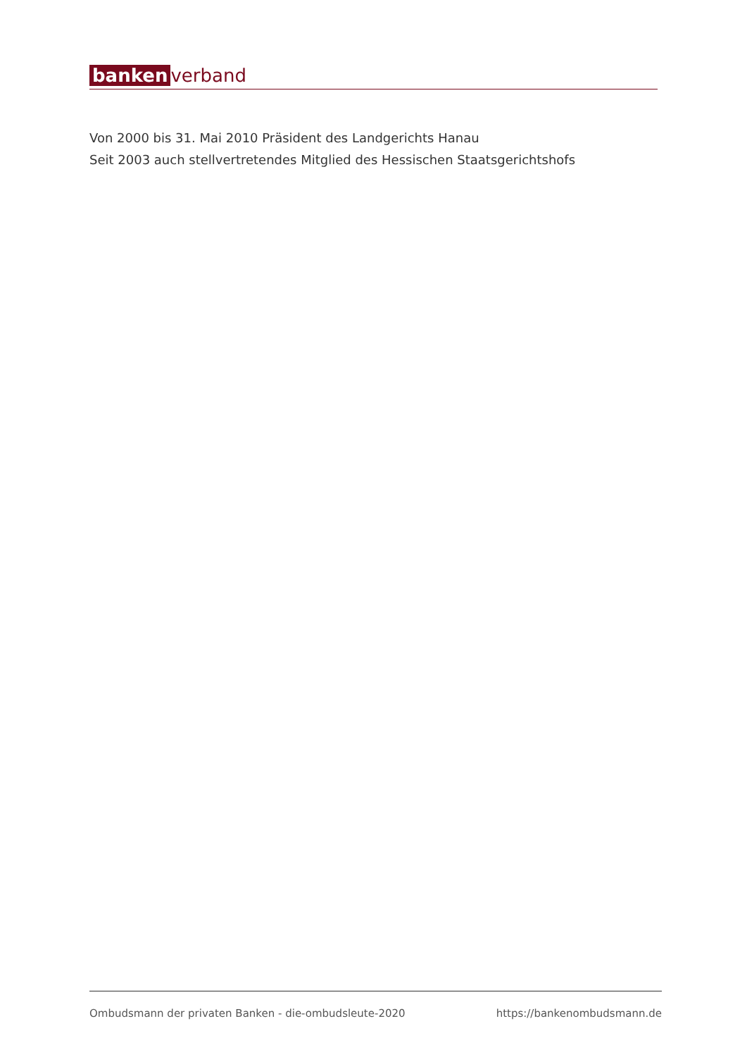banken verband
Von 2000 bis 31. Mai 2010 Präsident des Landgerichts Hanau
Seit 2003 auch stellvertretendes Mitglied des Hessischen Staatsgerichtshofs
Ombudsmann der privaten Banken - die-ombudsleute-2020 https://bankenombudsmann.de